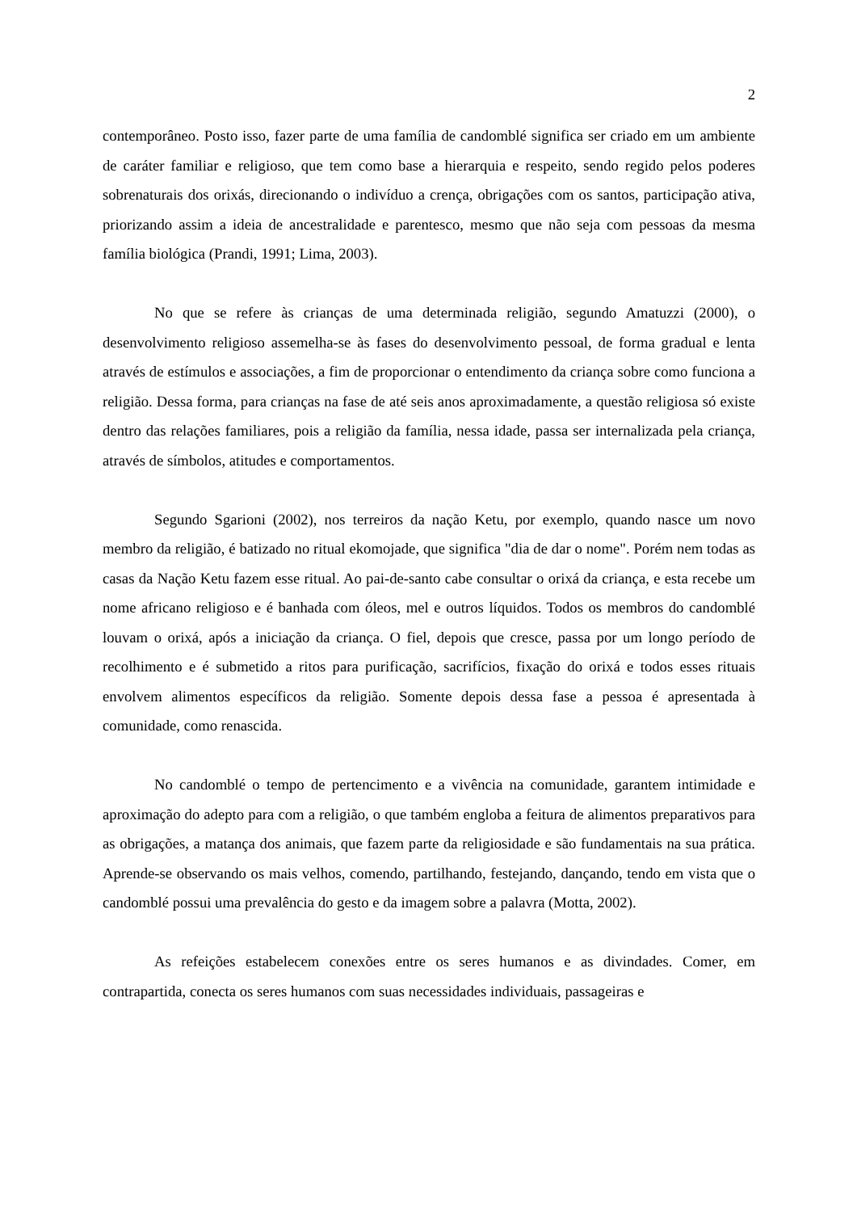2
contemporâneo. Posto isso, fazer parte de uma família de candomblé significa ser criado em um ambiente de caráter familiar e religioso, que tem como base a hierarquia e respeito, sendo regido pelos poderes sobrenaturais dos orixás, direcionando o indivíduo a crença, obrigações com os santos, participação ativa, priorizando assim a ideia de ancestralidade e parentesco, mesmo que não seja com pessoas da mesma família biológica (Prandi, 1991; Lima, 2003).
No que se refere às crianças de uma determinada religião, segundo Amatuzzi (2000), o desenvolvimento religioso assemelha-se às fases do desenvolvimento pessoal, de forma gradual e lenta através de estímulos e associações, a fim de proporcionar o entendimento da criança sobre como funciona a religião. Dessa forma, para crianças na fase de até seis anos aproximadamente, a questão religiosa só existe dentro das relações familiares, pois a religião da família, nessa idade, passa ser internalizada pela criança, através de símbolos, atitudes e comportamentos.
Segundo Sgarioni (2002), nos terreiros da nação Ketu, por exemplo, quando nasce um novo membro da religião, é batizado no ritual ekomojade, que significa "dia de dar o nome". Porém nem todas as casas da Nação Ketu fazem esse ritual. Ao pai-de-santo cabe consultar o orixá da criança, e esta recebe um nome africano religioso e é banhada com óleos, mel e outros líquidos. Todos os membros do candomblé louvam o orixá, após a iniciação da criança. O fiel, depois que cresce, passa por um longo período de recolhimento e é submetido a ritos para purificação, sacrifícios, fixação do orixá e todos esses rituais envolvem alimentos específicos da religião. Somente depois dessa fase a pessoa é apresentada à comunidade, como renascida.
No candomblé o tempo de pertencimento e a vivência na comunidade, garantem intimidade e aproximação do adepto para com a religião, o que também engloba a feitura de alimentos preparativos para as obrigações, a matança dos animais, que fazem parte da religiosidade e são fundamentais na sua prática. Aprende-se observando os mais velhos, comendo, partilhando, festejando, dançando, tendo em vista que o candomblé possui uma prevalência do gesto e da imagem sobre a palavra (Motta, 2002).
As refeições estabelecem conexões entre os seres humanos e as divindades. Comer, em contrapartida, conecta os seres humanos com suas necessidades individuais, passageiras e